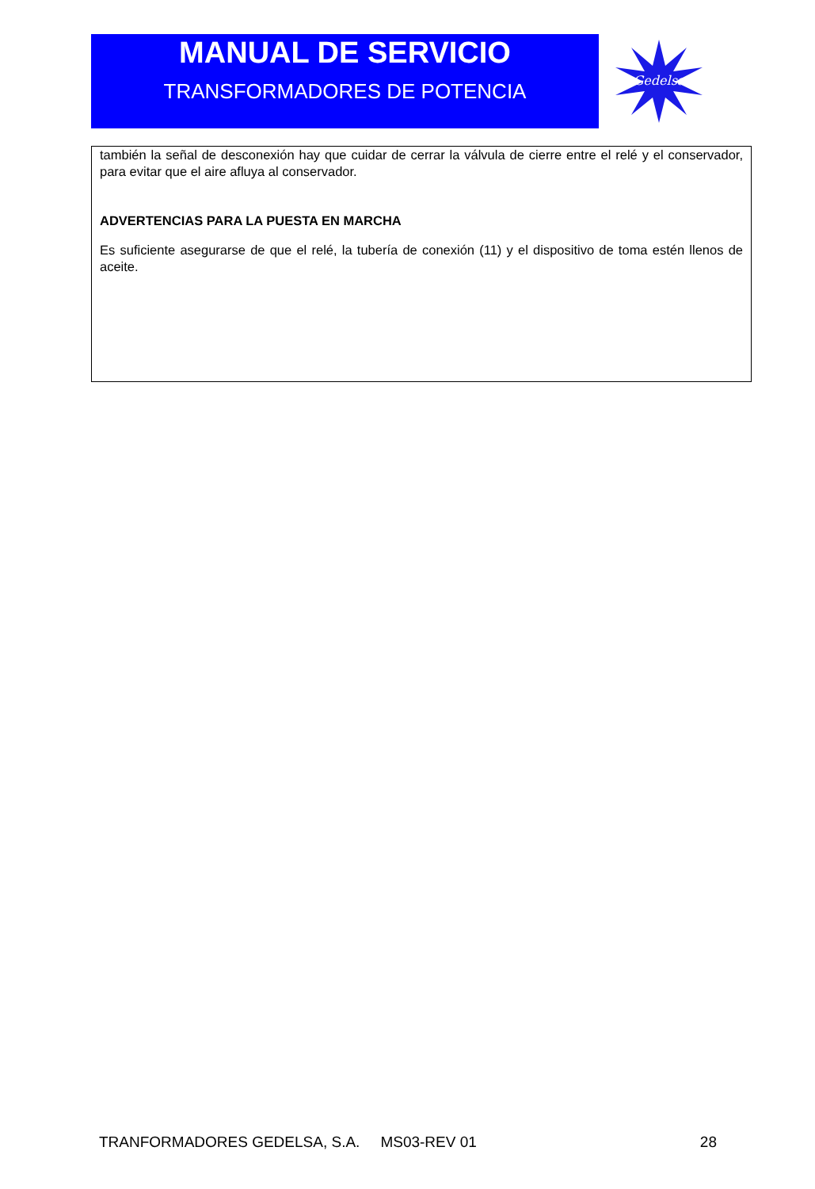MANUAL DE SERVICIO
TRANSFORMADORES DE POTENCIA
Gedelsa
también la señal de desconexión hay que cuidar de cerrar la válvula de cierre entre el relé y el conservador, para evitar que el aire afluya al conservador.
ADVERTENCIAS PARA LA PUESTA EN MARCHA
Es suficiente asegurarse de que el relé, la tubería de conexión (11) y el dispositivo de toma estén llenos de aceite.
TRANFORMADORES GEDELSA, S.A. MS03-REV 01 28